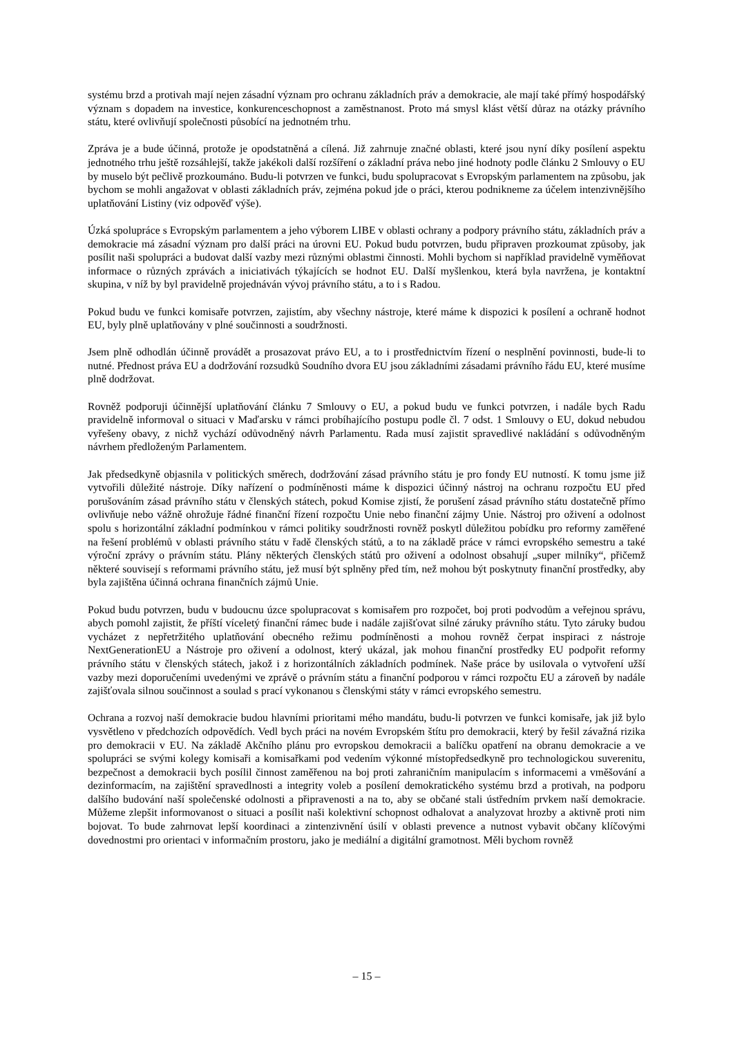systému brzd a protivah mají nejen zásadní význam pro ochranu základních práv a demokracie, ale mají také přímý hospodářský význam s dopadem na investice, konkurenceschopnost a zaměstnanost. Proto má smysl klást větší důraz na otázky právního státu, které ovlivňují společnosti působící na jednotném trhu.
Zpráva je a bude účinná, protože je opodstatněná a cílená. Již zahrnuje značné oblasti, které jsou nyní díky posílení aspektu jednotného trhu ještě rozsáhlejší, takže jakékoli další rozšíření o základní práva nebo jiné hodnoty podle článku 2 Smlouvy o EU by muselo být pečlivě prozkoumáno. Budu-li potvrzen ve funkci, budu spolupracovat s Evropským parlamentem na způsobu, jak bychom se mohli angažovat v oblasti základních práv, zejména pokud jde o práci, kterou podnikneme za účelem intenzivnějšího uplatňování Listiny (viz odpověď výše).
Úzká spolupráce s Evropským parlamentem a jeho výborem LIBE v oblasti ochrany a podpory právního státu, základních práv a demokracie má zásadní význam pro další práci na úrovni EU. Pokud budu potvrzen, budu připraven prozkoumat způsoby, jak posílit naši spolupráci a budovat další vazby mezi různými oblastmi činnosti. Mohli bychom si například pravidelně vyměňovat informace o různých zprávách a iniciativách týkajících se hodnot EU. Další myšlenkou, která byla navržena, je kontaktní skupina, v níž by byl pravidelně projednáván vývoj právního státu, a to i s Radou.
Pokud budu ve funkci komisaře potvrzen, zajistím, aby všechny nástroje, které máme k dispozici k posílení a ochraně hodnot EU, byly plně uplatňovány v plné součinnosti a soudržnosti.
Jsem plně odhodlán účinně provádět a prosazovat právo EU, a to i prostřednictvím řízení o nesplnění povinnosti, bude-li to nutné. Přednost práva EU a dodržování rozsudků Soudního dvora EU jsou základními zásadami právního řádu EU, které musíme plně dodržovat.
Rovněž podporuji účinnější uplatňování článku 7 Smlouvy o EU, a pokud budu ve funkci potvrzen, i nadále bych Radu pravidelně informoval o situaci v Maďarsku v rámci probíhajícího postupu podle čl. 7 odst. 1 Smlouvy o EU, dokud nebudou vyřešeny obavy, z nichž vychází odůvodněný návrh Parlamentu. Rada musí zajistit spravedlivé nakládání s odůvodněným návrhem předloženým Parlamentem.
Jak předsedkyně objasnila v politických směrech, dodržování zásad právního státu je pro fondy EU nutností. K tomu jsme již vytvořili důležité nástroje. Díky nařízení o podmíněnosti máme k dispozici účinný nástroj na ochranu rozpočtu EU před porušováním zásad právního státu v členských státech, pokud Komise zjistí, že porušení zásad právního státu dostatečně přímo ovlivňuje nebo vážně ohrožuje řádné finanční řízení rozpočtu Unie nebo finanční zájmy Unie. Nástroj pro oživení a odolnost spolu s horizontální základní podmínkou v rámci politiky soudržnosti rovněž poskytl důležitou pobídku pro reformy zaměřené na řešení problémů v oblasti právního státu v řadě členských států, a to na základě práce v rámci evropského semestru a také výroční zprávy o právním státu. Plány některých členských států pro oživení a odolnost obsahují „super milníky“, přičemž některé souvisejí s reformami právního státu, jež musí být splněny před tím, než mohou být poskytnuty finanční prostředky, aby byla zajištěna účinná ochrana finančních zájmů Unie.
Pokud budu potvrzen, budu v budoucnu úzce spolupracovat s komisařem pro rozpočet, boj proti podvodům a veřejnou správu, abych pomohl zajistit, že příští víceletý finanční rámec bude i nadále zajišťovat silné záruky právního státu. Tyto záruky budou vycházet z nepřetržitého uplatňování obecného režimu podmíněnosti a mohou rovněž čerpat inspiraci z nástroje NextGenerationEU a Nástroje pro oživení a odolnost, který ukázal, jak mohou finanční prostředky EU podpořit reformy právního státu v členských státech, jakož i z horizontálních základních podmínek. Naše práce by usilovala o vytvoření užší vazby mezi doporučeními uvedenými ve zprávě o právním státu a finanční podporou v rámci rozpočtu EU a zároveň by nadále zajišťovala silnou součinnost a soulad s prací vykonanou s členskými státy v rámci evropského semestru.
Ochrana a rozvoj naší demokracie budou hlavními prioritami mého mandátu, budu-li potvrzen ve funkci komisaře, jak již bylo vysvětleno v předchozích odpovědích. Vedl bych práci na novém Evropském štítu pro demokracii, který by řešil závažná rizika pro demokracii v EU. Na základě Akčního plánu pro evropskou demokracii a balíčku opatření na obranu demokracie a ve spolupráci se svými kolegy komisaři a komisařkami pod vedením výkonné místopředsedkyně pro technologickou suverenitu, bezpečnost a demokracii bych posílil činnost zaměřenou na boj proti zahraničním manipulacím s informacemi a vměšování a dezinformacím, na zajištění spravedlnosti a integrity voleb a posílení demokratického systému brzd a protivah, na podporu dalšího budování naší společenské odolnosti a připravenosti a na to, aby se občané stali ústředním prvkem naší demokracie. Můžeme zlepšit informovanost o situaci a posílit naši kolektivní schopnost odhalovat a analyzovat hrozby a aktivně proti nim bojovat. To bude zahrnovat lepší koordinaci a zintenzivnění úsilí v oblasti prevence a nutnost vybavit občany klíčovými dovednostmi pro orientaci v informačním prostoru, jako je mediální a digitální gramotnost. Měli bychom rovněž
– 15 –